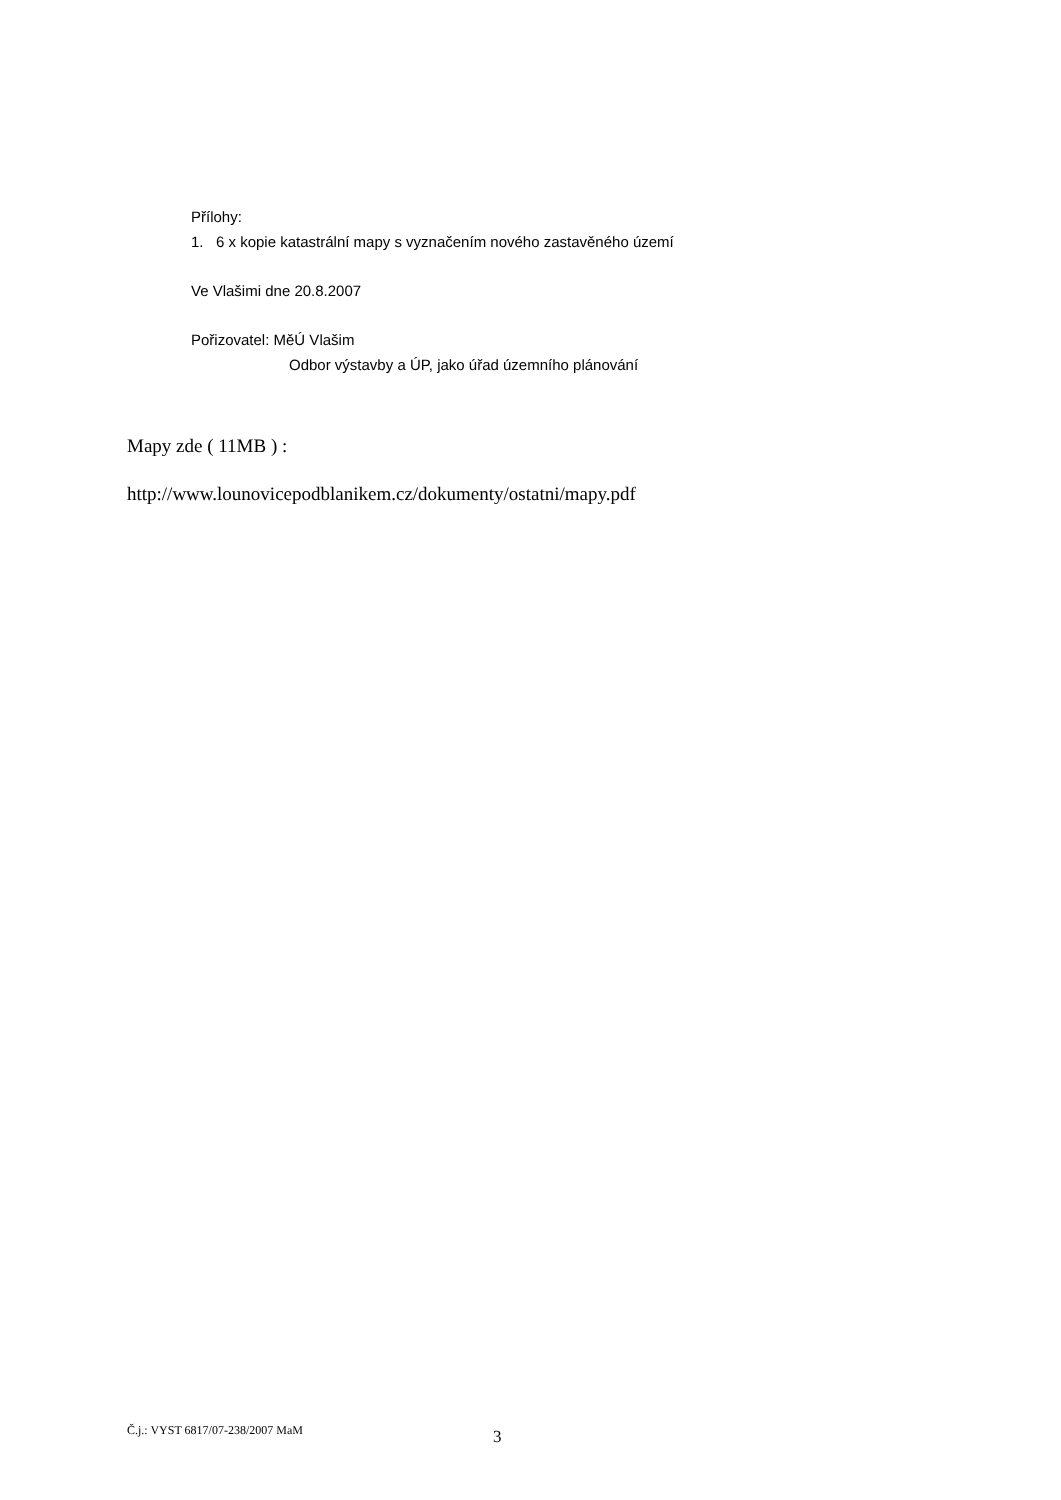Přílohy:
1. 6 x kopie katastrální mapy s vyznačením nového zastavěného území
Ve Vlašimi dne 20.8.2007
Pořizovatel: MěÚ Vlašim
Odbor výstavby a ÚP, jako úřad územního plánování
Mapy zde ( 11MB ) :
http://www.lounovicepodblanikem.cz/dokumenty/ostatni/mapy.pdf
Č.j.: VYST 6817/07-238/2007 MaM 3